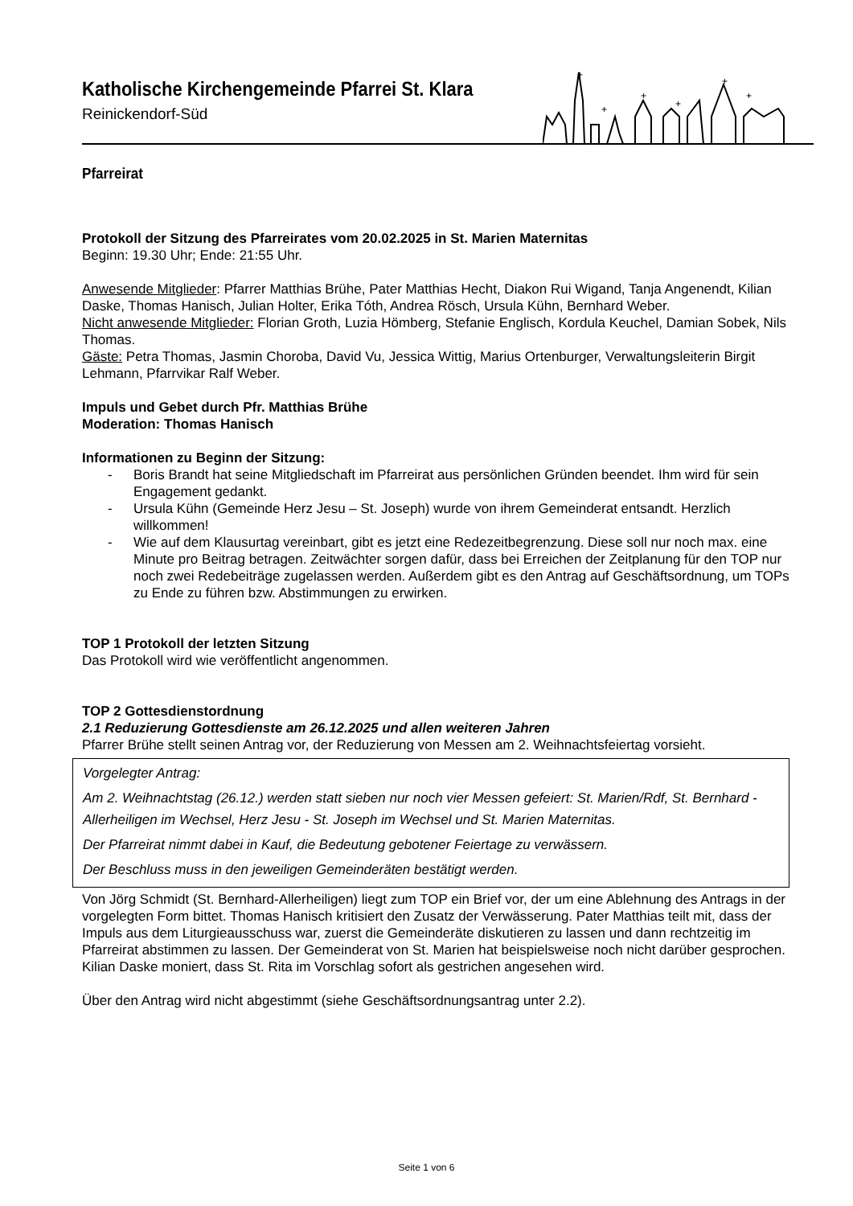Katholische Kirchengemeinde Pfarrei St. Klara
Reinickendorf-Süd
+
+
+
+
+
+
Pfarreirat
Protokoll der Sitzung des Pfarreirates vom 20.02.2025 in St. Marien Maternitas
Beginn: 19.30 Uhr; Ende: 21:55 Uhr.
Anwesende Mitglieder: Pfarrer Matthias Brühe, Pater Matthias Hecht, Diakon Rui Wigand, Tanja Angenendt, Kilian Daske, Thomas Hanisch, Julian Holter, Erika Tóth, Andrea Rösch, Ursula Kühn, Bernhard Weber.
Nicht anwesende Mitglieder: Florian Groth, Luzia Hömberg, Stefanie Englisch, Kordula Keuchel, Damian Sobek, Nils Thomas.
Gäste: Petra Thomas, Jasmin Choroba, David Vu, Jessica Wittig, Marius Ortenburger, Verwaltungsleiterin Birgit Lehmann, Pfarrvikar Ralf Weber.
Impuls und Gebet durch Pfr. Matthias Brühe
Moderation: Thomas Hanisch
Informationen zu Beginn der Sitzung:
- Boris Brandt hat seine Mitgliedschaft im Pfarreirat aus persönlichen Gründen beendet. Ihm wird für sein Engagement gedankt.
- Ursula Kühn (Gemeinde Herz Jesu – St. Joseph) wurde von ihrem Gemeinderat entsandt. Herzlich willkommen!
- Wie auf dem Klausurtag vereinbart, gibt es jetzt eine Redezeitbegrenzung. Diese soll nur noch max. eine Minute pro Beitrag betragen. Zeitwächter sorgen dafür, dass bei Erreichen der Zeitplanung für den TOP nur noch zwei Redebeiträge zugelassen werden. Außerdem gibt es den Antrag auf Geschäftsordnung, um TOPs zu Ende zu führen bzw. Abstimmungen zu erwirken.
TOP 1 Protokoll der letzten Sitzung
Das Protokoll wird wie veröffentlicht angenommen.
TOP 2 Gottesdienstordnung
2.1 Reduzierung Gottesdienste am 26.12.2025 und allen weiteren Jahren
Pfarrer Brühe stellt seinen Antrag vor, der Reduzierung von Messen am 2. Weihnachtsfeiertag vorsieht.
Vorgelegter Antrag:
Am 2. Weihnachtstag (26.12.) werden statt sieben nur noch vier Messen gefeiert: St. Marien/Rdf, St. Bernhard - Allerheiligen im Wechsel, Herz Jesu - St. Joseph im Wechsel und St. Marien Maternitas.
Der Pfarreirat nimmt dabei in Kauf, die Bedeutung gebotener Feiertage zu verwässern.
Der Beschluss muss in den jeweiligen Gemeinderäten bestätigt werden.
Von Jörg Schmidt (St. Bernhard-Allerheiligen) liegt zum TOP ein Brief vor, der um eine Ablehnung des Antrags in der vorgelegten Form bittet. Thomas Hanisch kritisiert den Zusatz der Verwässerung. Pater Matthias teilt mit, dass der Impuls aus dem Liturgieausschuss war, zuerst die Gemeinderäte diskutieren zu lassen und dann rechtzeitig im Pfarreirat abstimmen zu lassen. Der Gemeinderat von St. Marien hat beispielsweise noch nicht darüber gesprochen. Kilian Daske moniert, dass St. Rita im Vorschlag sofort als gestrichen angesehen wird.
Über den Antrag wird nicht abgestimmt (siehe Geschäftsordnungsantrag unter 2.2).
Seite 1 von 6